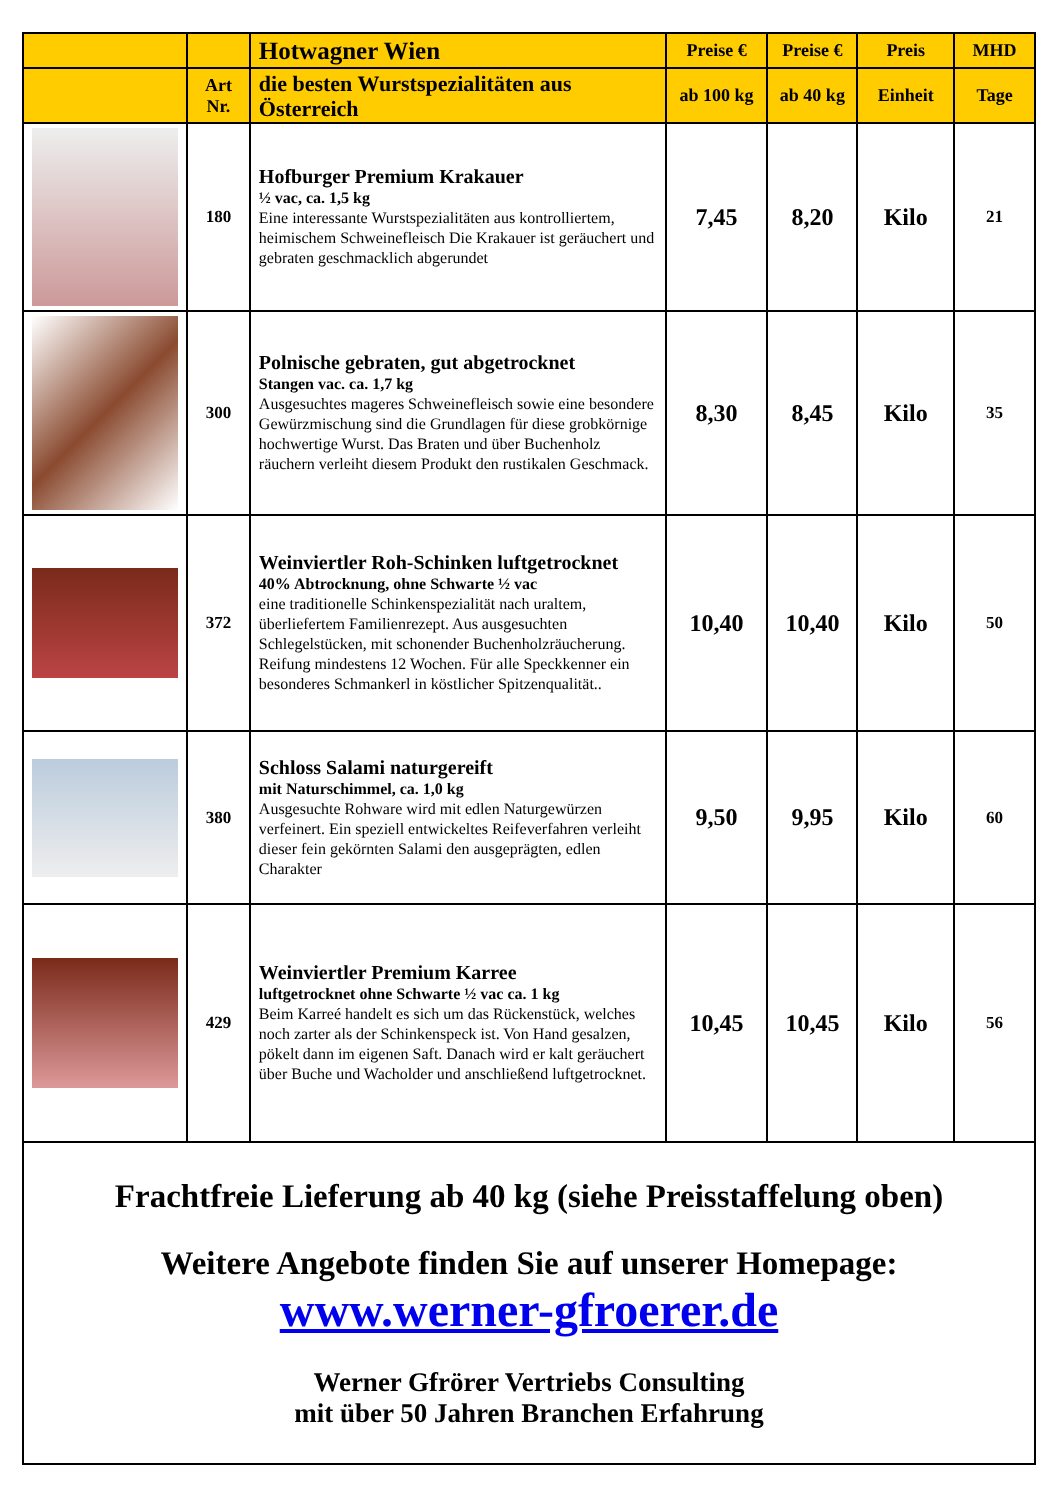| | | Hotwagner Wien | Preise € | Preise € | Preis | MHD |
| --- | --- | --- | --- | --- | --- | --- |
| | Art Nr. | die besten Wurstspezialitäten aus Österreich | ab 100 kg | ab 40 kg | Einheit | Tage |
| | 180 | Hofburger Premium Krakauer ½ vac, ca. 1,5 kg Eine interessante Wurstspezialitäten aus kontrolliertem, heimischem Schweinefleisch Die Krakauer ist geräuchert und gebraten geschmacklich abgerundet | 7,45 | 8,20 | Kilo | 21 |
| | 300 | Polnische gebraten, gut abgetrocknet Stangen vac. ca. 1,7 kg Ausgesuchtes mageres Schweinefleisch sowie eine besondere Gewürzmischung sind die Grundlagen für diese grobkörnige hochwertige Wurst. Das Braten und über Buchenholz räuchern verleiht diesem Produkt den rustikalen Geschmack. | 8,30 | 8,45 | Kilo | 35 |
| | 372 | Weinviertler Roh-Schinken luftgetrocknet 40% Abtrocknung, ohne Schwarte ½ vac eine traditionelle Schinkenspezialität nach uraltem, überliefertem Familienrezept. Aus ausgesuchten Schlegelstücken, mit schonender Buchenholzräucherung. Reifung mindestens 12 Wochen. Für alle Speckkenner ein besonderes Schmankerl in köstlicher Spitzenqualität.. | 10,40 | 10,40 | Kilo | 50 |
| | 380 | Schloss Salami naturgereift mit Naturschimmel, ca. 1,0 kg Ausgesuchte Rohware wird mit edlen Naturgewürzen verfeinert. Ein speziell entwickeltes Reifeverfahren verleiht dieser fein gekörnten Salami den ausgeprägten, edlen Charakter | 9,50 | 9,95 | Kilo | 60 |
| | 429 | Weinviertler Premium Karree luftgetrocknet ohne Schwarte ½ vac ca. 1 kg Beim Karreé handelt es sich um das Rückenstück, welches noch zarter als der Schinkenspeck ist. Von Hand gesalzen, pökelt dann im eigenen Saft. Danach wird er kalt geräuchert über Buche und Wacholder und anschließend luftgetrocknet. | 10,45 | 10,45 | Kilo | 56 |
| Frachtfreie Lieferung ab 40 kg (siehe Preisstaffelung oben) Weitere Angebote finden Sie auf unserer Homepage: www.werner-gfroerer.de Werner Gfrörer Vertriebs Consulting mit über 50 Jahren Branchen Erfahrung | | | | | | |